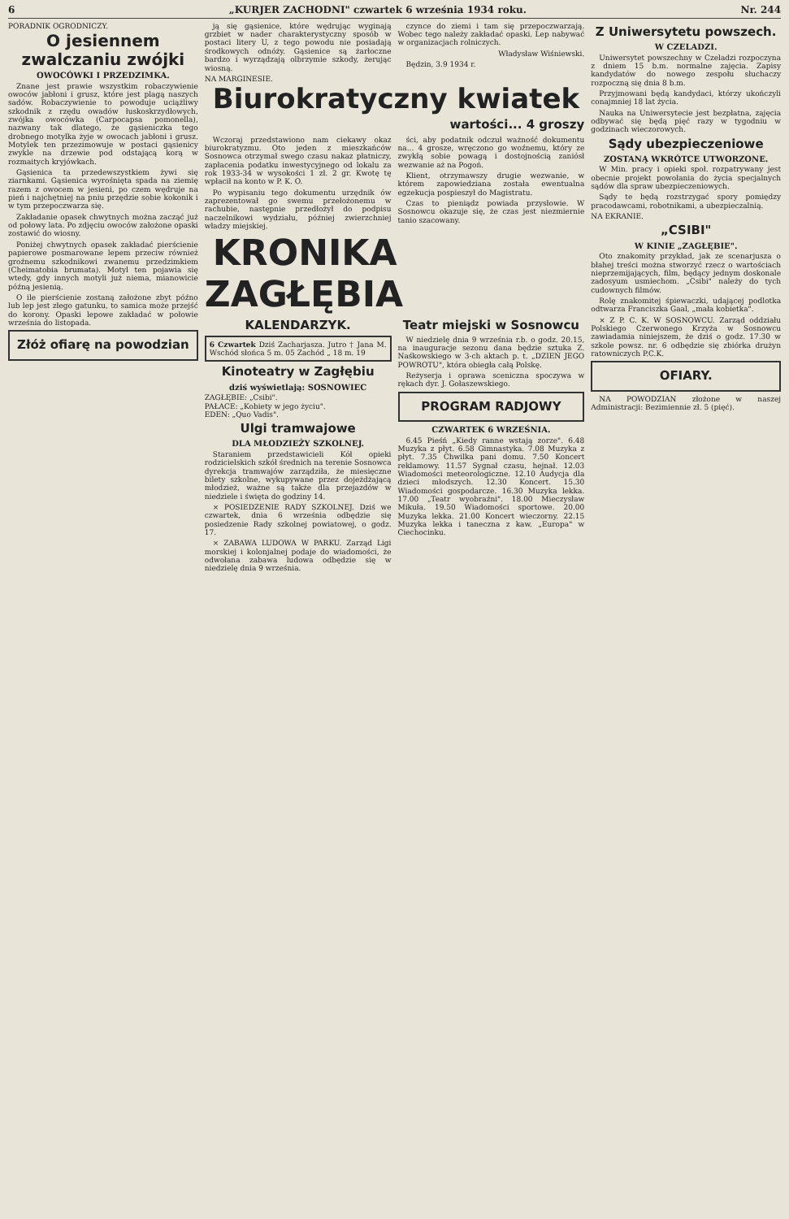6 „KURJER ZACHODNI" czwartek 6 września 1934 roku. Nr. 244
PORADNIK OGRODNICZY.
O jesiennem zwalczaniu zwójki
OWOCÓWKI I PRZEDZIMKA.
Znane jest prawie wszystkim robaczywienie owoców jabłoni i grusz, które jest plagą naszych sadów. Robaczywienie to powoduje uciążliwy szkodnik z rzędu owadów łuskoskrzydłowych, zwójka owocówka (Carpocapsa pomonella), nazwany tak dlatego, że gąsieniczka tego drobnego motylka żyje w owocach jabłoni i grusz. Motylek ten przezimowuje w postaci gąsienicy zwykle na drzewie pod odstającą korą w rozmaitych kryjówkach.
Gąsienica ta przedewszystkiem żywi się ziarnkami. Gąsienica wyrośnięta spada na ziemię razem z owocem w jesieni, po czem wędruje na pień i najchętniej na pniu przędzie sobie kokonik i w tym przepoczwarza się.
Zakładanie opasek chwytnych można zacząć już od połowy lata. Po zdjęciu owoców założone opaski zostawić do wiosny.
Poniżej chwytnych opasek zakładać pierścienie papierowe posmarowane lepem przeciw również groźnemu szkodnikowi zwanemu przedzimkiem (Cheimatobia brumata). Motyl ten pojawia się wtedy, gdy innych motyli już niema, mianowicie późną jesienią.
O ile pierścienie zostaną założone zbyt późno lub lep jest złego gatunku, to samica może przejść do korony. Opaski lepowe zakładać w połowie września do listopada.
Złóż ofiarę na powodzian
ją się gąsienice, które wędrując wyginają grzbiet w nader charakterystyczny sposób w postaci litery U, z tego powodu nie posiadają środkowych odnóży. Gąsienice są żarłoczne bardzo i wyrządzają olbrzymie szkody, żerując wiosną.
czynce do ziemi i tam się przepoczwarzają. Wobec tego należy zakładać opaski. Lep nabywać w organizacjach rolniczych.
Władysław Wiśniewski.
Będzin, 3.9 1934 r.
NA MARGINESIE.
Biurokratyczny kwiatek
wartości... 4 groszy
Wczoraj przedstawiono nam ciekawy okaz biurokratyzmu. Oto jeden z mieszkańców Sosnowca otrzymał swego czasu nakaz płatniczy, zapłacenia podatku inwestycyjnego od lokalu za rok 1933-34 w wysokości 1 zł. 2 gr. Kwotę tę wpłacił na konto w P. K. O.
Po wypisaniu tego dokumentu urzędnik ów zaprezentował go swemu przełożonemu w rachubie, następnie przedłożył do podpisu naczelnikowi wydziału, później zwierzchniej władzy miejskiej.
ści, aby podatnik odczuł ważność dokumentu na... 4 grosze, wręczono go woźnemu, który ze zwykłą sobie powagą i dostojnością zaniósł wezwanie aż na Pogoń.
Klient, otrzymawszy drugie wezwanie, w którem zapowiedziana została ewentualna egzekucja pospieszył do Magistratu.
Czas to pieniądz powiada przysłowie. W Sosnowcu okazuje się, że czas jest niezmiernie tanio szacowany.
KRONIKA ZAGŁĘBIA
KALENDARZYK.
6 Czwartek Dziś Zacharjasza. Jutro † Jana M. Wschód słońca 5 m. 05 Zachód „ 18 m. 19
Kinoteatry w Zagłębiu
dziś wyświetlają: SOSNOWIEC
ZAGŁĘBIE: „Csibi".
PAŁACE: „Kobiety w jego życiu".
EDEN: „Quo Vadis".
Ulgi tramwajowe
DLA MŁODZIEŻY SZKOLNEJ.
Staraniem przedstawicieli Kół opieki rodzicielskich szkół średnich na terenie Sosnowca dyrekcja tramwajów zarządziła, że miesięczne bilety szkolne, wykupywane przez dojeżdżającą młodzież, ważne są także dla przejazdów w niedziele i święta do godziny 14.
× POSIEDZENIE RADY SZKOLNEJ. Dziś we czwartek, dnia 6 września odbędzie się posiedzenie Rady szkolnej powiatowej, o godz. 17.
× ZABAWA LUDOWA W PARKU. Zarząd Ligi morskiej i kolonjalnej podaje do wiadomości, że odwołana zabawa ludowa odbędzie się w niedzielę dnia 9 września.
Teatr miejski w Sosnowcu
W niedzielę dnia 9 września r.b. o godz. 20.15, na inauguracje sezonu dana będzie sztuka Z. Naśkowskiego w 3-ch aktach p. t. „DZIEŃ JEGO POWROTU", która obiegła całą Polskę.
Reżyserja i oprawa sceniczna spoczywa w rękach dyr. J. Gołaszewskiego.
PROGRAM RADJOWY
CZWARTEK 6 WRZEŚNIA.
6.45 Pieśń „Kiedy ranne wstają zorze". 6.48 Muzyka z płyt. 6.58 Gimnastyka. 7.08 Muzyka z płyt. 7.35 Chwilka pani domu. 7.50 Koncert reklamowy. 11.57 Sygnał czasu, hejnał. 12.03 Wiadomości meteorologiczne. 12.10 Audycja dla dzieci młodszych. 12.30 Koncert. 15.30 Wiadomości gospodarcze. 16.30 Muzyka lekka. 17.00 „Teatr wyobraźni". 18.00 Mieczysław Mikuła. 19.50 Wiadomości sportowe. 20.00 Muzyka lekka. 21.00 Koncert wieczorny. 22.15 Muzyka lekka i taneczna z kaw. „Europa" w Ciechocinku.
Z Uniwersytetu powszech.
W CZELADZI.
Uniwersytet powszechny w Czeladzi rozpoczyna z dniem 15 b.m. normalne zajęcia. Zapisy kandydatów do nowego zespołu słuchaczy rozpoczną się dnia 8 b.m.
Przyjmowani będą kandydaci, którzy ukończyli conajmniej 18 lat życia.
Nauka na Uniwersytecie jest bezpłatna, zajęcia odbywać się będą pięć razy w tygodniu w godzinach wieczorowych.
Sądy ubezpieczeniowe
ZOSTANĄ WKRÓTCE UTWORZONE.
W Min. pracy i opieki społ. rozpatrywany jest obecnie projekt powołania do życia specjalnych sądów dla spraw ubezpieczeniowych.
Sądy te będą rozstrzygać spory pomiędzy pracodawcami, robotnikami, a ubezpieczalnią.
NA EKRANIE.
„CSIBI"
W KINIE „ZAGŁĘBIE".
Oto znakomity przykład, jak ze scenarjusza o błahej treści można stworzyć rzecz o wartościach nieprzemijających, film, będący jednym doskonale zadosyum usmiechom. „Csibi" należy do tych cudownych filmów.
Rolę znakomitej śpiewaczki, udającej podlotka odtwarza Franciszka Gaal, „mała kobietka".
× Z P. C. K. W SOSNOWCU. Zarząd oddziału Polskiego Czerwonego Krzyża w Sosnowcu zawiadamia niniejszem, że dziś o godz. 17.30 w szkole powsz. nr. 6 odbędzie się zbiórka drużyn ratowniczych P.C.K.
OFIARY.
NA POWODZIAN złożone w naszej Administracji: Bezimiennie zł. 5 (pięć).